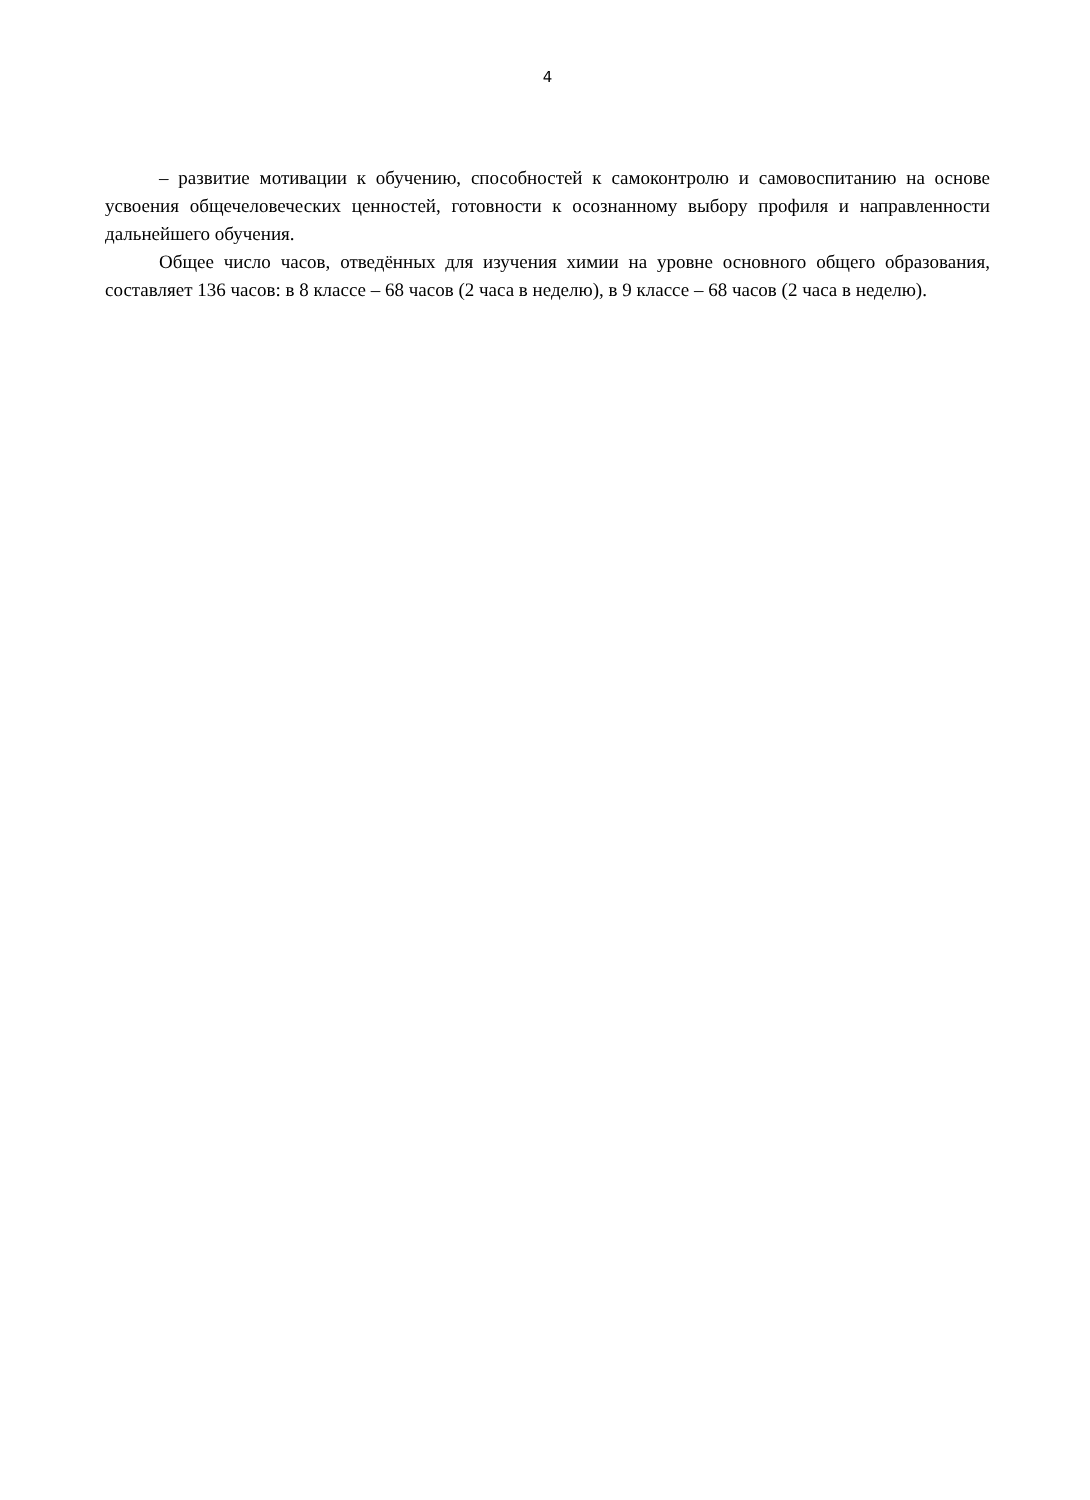4
– развитие мотивации к обучению, способностей к самоконтролю и самовоспитанию на основе усвоения общечеловеческих ценностей, готовности к осознанному выбору профиля и направленности дальнейшего обучения.
Общее число часов, отведённых для изучения химии на уровне основного общего образования, составляет 136 часов: в 8 классе – 68 часов (2 часа в неделю), в 9 классе – 68 часов (2 часа в неделю).